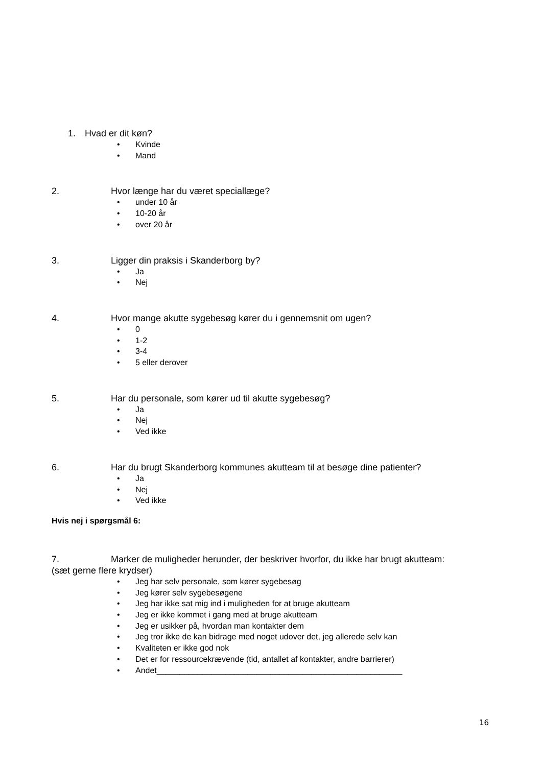1. Hvad er dit køn?
Kvinde
Mand
2. Hvor længe har du været speciallæge?
under 10 år
10-20 år
over 20 år
3. Ligger din praksis i Skanderborg by?
Ja
Nej
4. Hvor mange akutte sygebesøg kører du i gennemsnit om ugen?
0
1-2
3-4
5 eller derover
5. Har du personale, som kører ud til akutte sygebesøg?
Ja
Nej
Ved ikke
6. Har du brugt Skanderborg kommunes akutteam til at besøge dine patienter?
Ja
Nej
Ved ikke
Hvis nej i spørgsmål 6:
7. Marker de muligheder herunder, der beskriver hvorfor, du ikke har brugt akutteam:
(sæt gerne flere krydser)
Jeg har selv personale, som kører sygebesøg
Jeg kører selv sygebesøgene
Jeg har ikke sat mig ind i muligheden for at bruge akutteam
Jeg er ikke kommet i gang med at bruge akutteam
Jeg er usikker på, hvordan man kontakter dem
Jeg tror ikke de kan bidrage med noget udover det, jeg allerede selv kan
Kvaliteten er ikke god nok
Det er for ressourcekrævende (tid, antallet af kontakter, andre barrierer)
Andet______________________________________________________
16